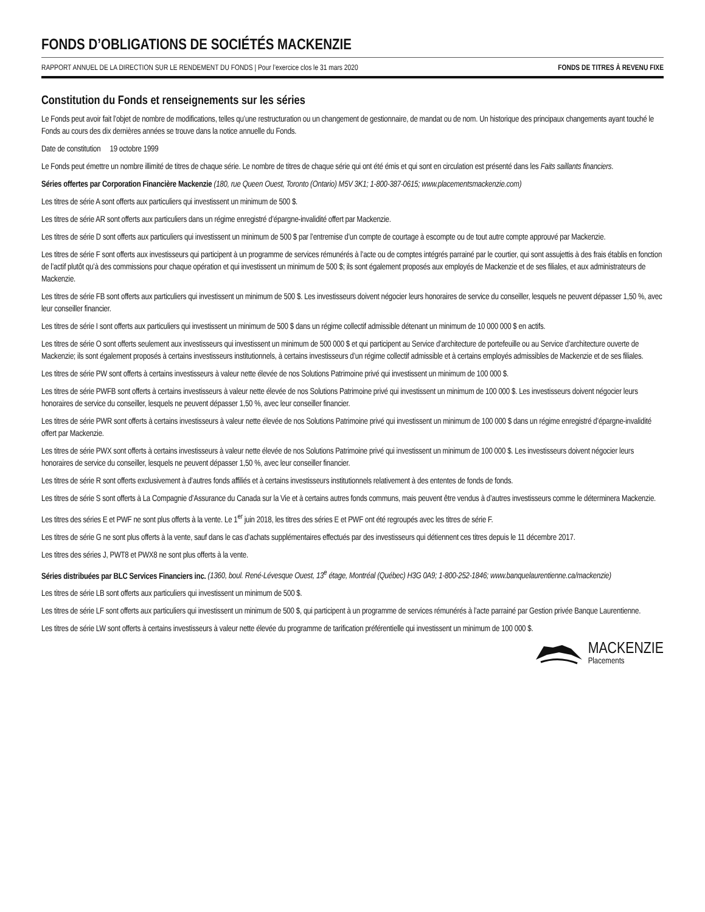FONDS D’OBLIGATIONS DE SOCIÉTÉS MACKENZIE
RAPPORT ANNUEL DE LA DIRECTION SUR LE RENDEMENT DU FONDS | Pour l’exercice clos le 31 mars 2020 FONDS DE TITRES À REVENU FIXE
Constitution du Fonds et renseignements sur les séries
Le Fonds peut avoir fait l’objet de nombre de modifications, telles qu’une restructuration ou un changement de gestionnaire, de mandat ou de nom. Un historique des principaux changements ayant touché le Fonds au cours des dix dernières années se trouve dans la notice annuelle du Fonds.
Date de constitution 19 octobre 1999
Le Fonds peut émettre un nombre illimité de titres de chaque série. Le nombre de titres de chaque série qui ont été émis et qui sont en circulation est présenté dans les Faits saillants financiers.
Séries offertes par Corporation Financière Mackenzie (180, rue Queen Ouest, Toronto (Ontario) M5V 3K1; 1-800-387-0615; www.placementsmackenzie.com)
Les titres de série A sont offerts aux particuliers qui investissent un minimum de 500 $.
Les titres de série AR sont offerts aux particuliers dans un régime enregistré d’épargne-invalidité offert par Mackenzie.
Les titres de série D sont offerts aux particuliers qui investissent un minimum de 500 $ par l’entremise d’un compte de courtage à escompte ou de tout autre compte approuvé par Mackenzie.
Les titres de série F sont offerts aux investisseurs qui participent à un programme de services rémunérés à l’acte ou de comptes intégrés parrainé par le courtier, qui sont assujettis à des frais établis en fonction de l’actif plutôt qu’à des commissions pour chaque opération et qui investissent un minimum de 500 $; ils sont également proposés aux employés de Mackenzie et de ses filiales, et aux administrateurs de Mackenzie.
Les titres de série FB sont offerts aux particuliers qui investissent un minimum de 500 $. Les investisseurs doivent négocier leurs honoraires de service du conseiller, lesquels ne peuvent dépasser 1,50 %, avec leur conseiller financier.
Les titres de série I sont offerts aux particuliers qui investissent un minimum de 500 $ dans un régime collectif admissible détenant un minimum de 10 000 000 $ en actifs.
Les titres de série O sont offerts seulement aux investisseurs qui investissent un minimum de 500 000 $ et qui participent au Service d’architecture de portefeuille ou au Service d’architecture ouverte de Mackenzie; ils sont également proposés à certains investisseurs institutionnels, à certains investisseurs d’un régime collectif admissible et à certains employés admissibles de Mackenzie et de ses filiales.
Les titres de série PW sont offerts à certains investisseurs à valeur nette élevée de nos Solutions Patrimoine privé qui investissent un minimum de 100 000 $.
Les titres de série PWFB sont offerts à certains investisseurs à valeur nette élevée de nos Solutions Patrimoine privé qui investissent un minimum de 100 000 $. Les investisseurs doivent négocier leurs honoraires de service du conseiller, lesquels ne peuvent dépasser 1,50 %, avec leur conseiller financier.
Les titres de série PWR sont offerts à certains investisseurs à valeur nette élevée de nos Solutions Patrimoine privé qui investissent un minimum de 100 000 $ dans un régime enregistré d’épargne-invalidité offert par Mackenzie.
Les titres de série PWX sont offerts à certains investisseurs à valeur nette élevée de nos Solutions Patrimoine privé qui investissent un minimum de 100 000 $. Les investisseurs doivent négocier leurs honoraires de service du conseiller, lesquels ne peuvent dépasser 1,50 %, avec leur conseiller financier.
Les titres de série R sont offerts exclusivement à d’autres fonds affiliés et à certains investisseurs institutionnels relativement à des ententes de fonds de fonds.
Les titres de série S sont offerts à La Compagnie d’Assurance du Canada sur la Vie et à certains autres fonds communs, mais peuvent être vendus à d’autres investisseurs comme le déterminera Mackenzie.
Les titres des séries E et PWF ne sont plus offerts à la vente. Le 1<sup>er</sup> juin 2018, les titres des séries E et PWF ont été regroupés avec les titres de série F.
Les titres de série G ne sont plus offerts à la vente, sauf dans le cas d’achats supplémentaires effectués par des investisseurs qui détiennent ces titres depuis le 11 décembre 2017.
Les titres des séries J, PWT8 et PWX8 ne sont plus offerts à la vente.
Séries distribuées par BLC Services Financiers inc. (1360, boul. René-Lévesque Ouest, 13<sup>e</sup> étage, Montréal (Québec) H3G 0A9; 1-800-252-1846; www.banquelaurentienne.ca/mackenzie)
Les titres de série LB sont offerts aux particuliers qui investissent un minimum de 500 $.
Les titres de série LF sont offerts aux particuliers qui investissent un minimum de 500 $, qui participent à un programme de services rémunérés à l’acte parrainé par Gestion privée Banque Laurentienne.
Les titres de série LW sont offerts à certains investisseurs à valeur nette élevée du programme de tarification préférentielle qui investissent un minimum de 100 000 $.
MACKENZIE
Placements